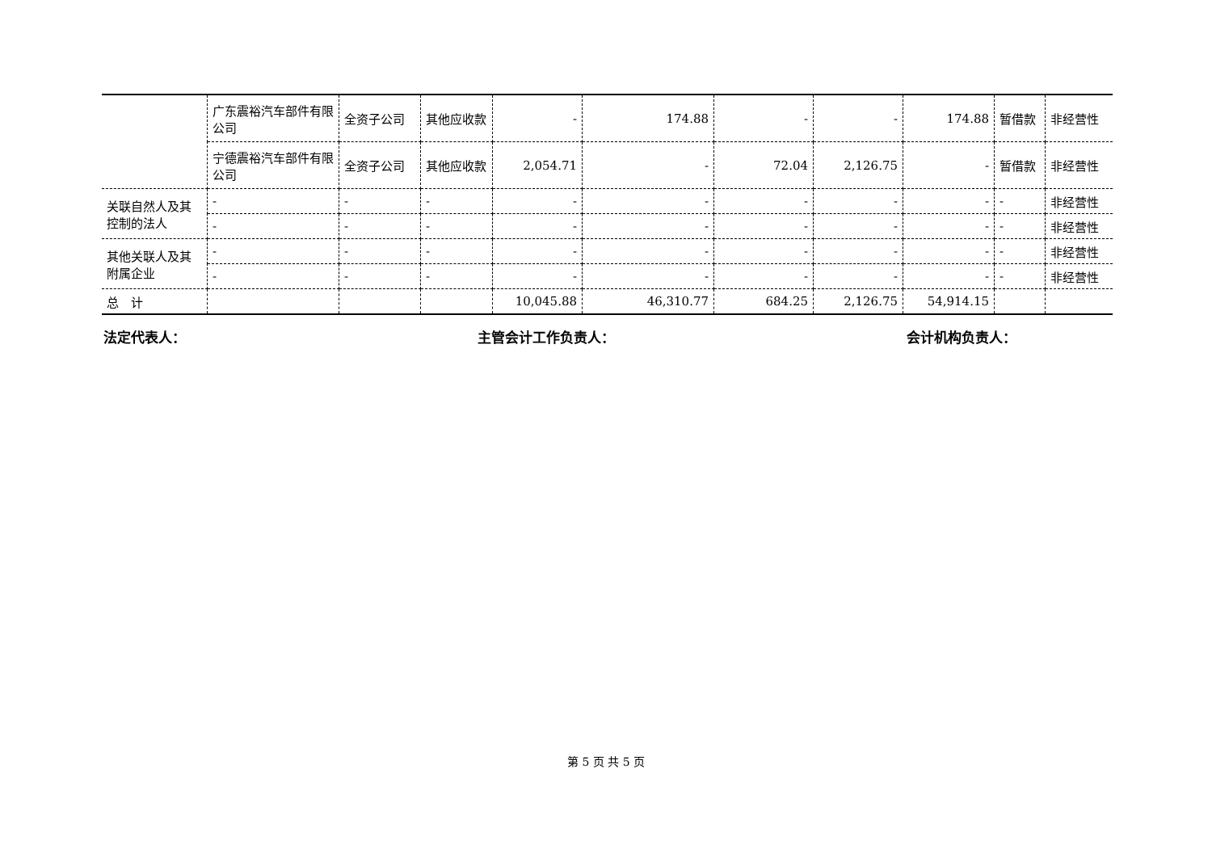| | 广东震裕汽车部件有限公司 | 全资子公司 | 其他应收款 | - | 174.88 | - | - | 174.88 | 暂借款 | 非经营性 |
| | 宁德震裕汽车部件有限公司 | 全资子公司 | 其他应收款 | 2,054.71 | - | 72.04 | 2,126.75 | - | 暂借款 | 非经营性 |
| 关联自然人及其控制的法人 | - | - | - | - | - | - | - | - | - | 非经营性 |
| | - | - | - | - | - | - | - | - | - | 非经营性 |
| 其他关联人及其附属企业 | - | - | - | - | - | - | - | - | - | 非经营性 |
| | - | - | - | - | - | - | - | - | - | 非经营性 |
| 总 计 | | | | 10,045.88 | 46,310.77 | 684.25 | 2,126.75 | 54,914.15 | | |
法定代表人： 主管会计工作负责人： 会计机构负责人：
第 5 页 共 5 页